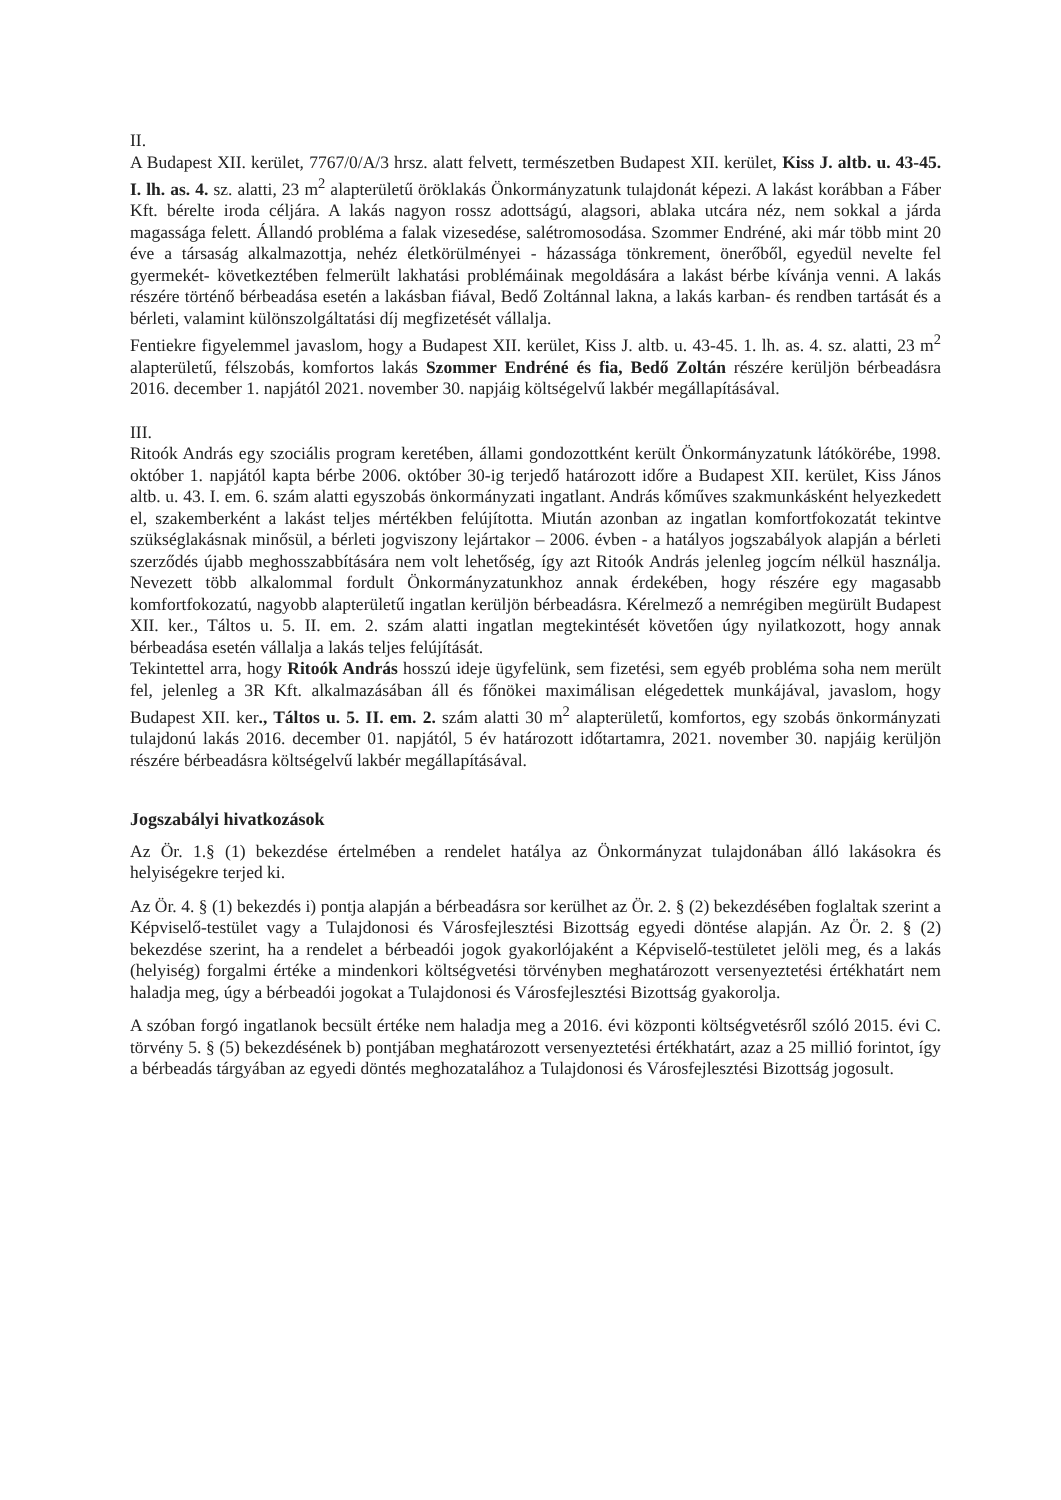II.
A Budapest XII. kerület, 7767/0/A/3 hrsz. alatt felvett, természetben Budapest XII. kerület, Kiss J. altb. u. 43-45. I. lh. as. 4. sz. alatti, 23 m<sup>2</sup> alapterületű öröklakás Önkormányzatunk tulajdonát képezi. A lakást korábban a Fáber Kft. bérelte iroda céljára. A lakás nagyon rossz adottságú, alagsori, ablaka utcára néz, nem sokkal a járda magassága felett. Állandó probléma a falak vizesedése, salétromosodása. Szommer Endréné, aki már több mint 20 éve a társaság alkalmazottja, nehéz életkörülményei - házassága tönkrement, önerőből, egyedül nevelte fel gyermekét- következtében felmerült lakhatási problémáinak megoldására a lakást bérbe kívánja venni. A lakás részére történő bérbeadása esetén a lakásban fiával, Bedő Zoltánnal lakna, a lakás karban- és rendben tartását és a bérleti, valamint különszolgáltatási díj megfizetését vállalja.
Fentiekre figyelemmel javaslom, hogy a Budapest XII. kerület, Kiss J. altb. u. 43-45. 1. lh. as. 4. sz. alatti, 23 m<sup>2</sup> alapterületű, félszobás, komfortos lakás Szommer Endréné és fia, Bedő Zoltán részére kerüljön bérbeadásra 2016. december 1. napjától 2021. november 30. napjáig költségelvű lakbér megállapításával.
III.
Ritoók András egy szociális program keretében, állami gondozottként került Önkormányzatunk látókörébe, 1998. október 1. napjától kapta bérbe 2006. október 30-ig terjedő határozott időre a Budapest XII. kerület, Kiss János altb. u. 43. I. em. 6. szám alatti egyszobás önkormányzati ingatlant. András kőműves szakmunkásként helyezkedett el, szakemberként a lakást teljes mértékben felújította. Miután azonban az ingatlan komfortfokozatát tekintve szükséglakásnak minősül, a bérleti jogviszony lejártakor – 2006. évben - a hatályos jogszabályok alapján a bérleti szerződés újabb meghosszabbítására nem volt lehetőség, így azt Ritoók András jelenleg jogcím nélkül használja. Nevezett több alkalommal fordult Önkormányzatunkhoz annak érdekében, hogy részére egy magasabb komfortfokozatú, nagyobb alapterületű ingatlan kerüljön bérbeadásra. Kérelmező a nemrégiben megürült Budapest XII. ker., Táltos u. 5. II. em. 2. szám alatti ingatlan megtekintését követően úgy nyilatkozott, hogy annak bérbeadása esetén vállalja a lakás teljes felújítását.
Tekintettel arra, hogy Ritoók András hosszú ideje ügyfelünk, sem fizetési, sem egyéb probléma soha nem merült fel, jelenleg a 3R Kft. alkalmazásában áll és főnökei maximálisan elégedettek munkájával, javaslom, hogy Budapest XII. ker., Táltos u. 5. II. em. 2. szám alatti 30 m<sup>2</sup> alapterületű, komfortos, egy szobás önkormányzati tulajdonú lakás 2016. december 01. napjától, 5 év határozott időtartamra, 2021. november 30. napjáig kerüljön részére bérbeadásra költségelvű lakbér megállapításával.
Jogszabályi hivatkozások
Az Ör. 1.§ (1) bekezdése értelmében a rendelet hatálya az Önkormányzat tulajdonában álló lakásokra és helyiségekre terjed ki.
Az Ör. 4. § (1) bekezdés i) pontja alapján a bérbeadásra sor kerülhet az Ör. 2. § (2) bekezdésében foglaltak szerint a Képviselő-testület vagy a Tulajdonosi és Városfejlesztési Bizottság egyedi döntése alapján. Az Ör. 2. § (2) bekezdése szerint, ha a rendelet a bérbeadói jogok gyakorlójaként a Képviselő-testületet jelöli meg, és a lakás (helyiség) forgalmi értéke a mindenkori költségvetési törvényben meghatározott versenyeztetési értékhatárt nem haladja meg, úgy a bérbeadói jogokat a Tulajdonosi és Városfejlesztési Bizottság gyakorolja.
A szóban forgó ingatlanok becsült értéke nem haladja meg a 2016. évi központi költségvetésről szóló 2015. évi C. törvény 5. § (5) bekezdésének b) pontjában meghatározott versenyeztetési értékhatárt, azaz a 25 millió forintot, így a bérbeadás tárgyában az egyedi döntés meghozatalához a Tulajdonosi és Városfejlesztési Bizottság jogosult.